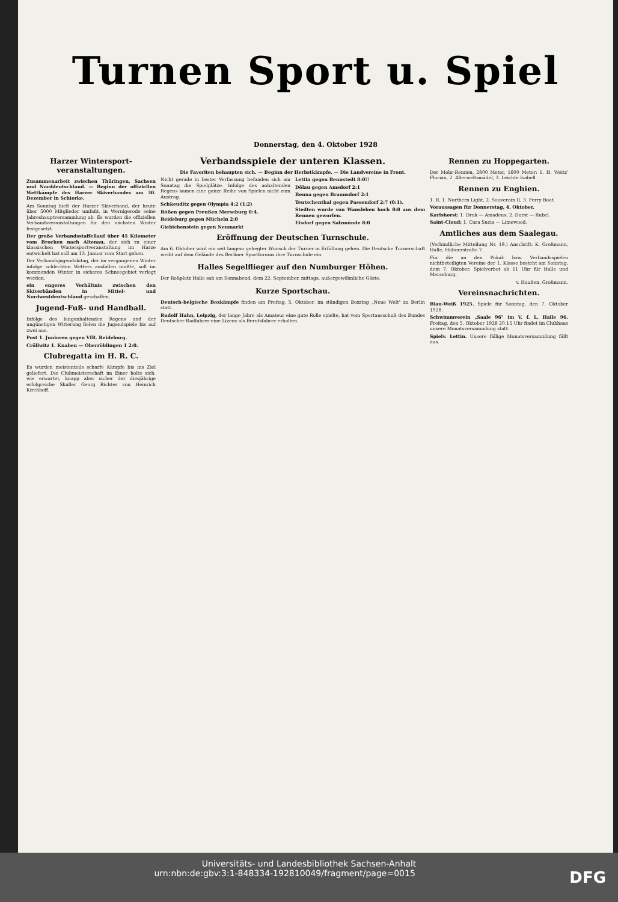Turnen Sport u. Spiel
Donnerstag, den 4. Oktober 1928
Harzer Wintersport-veranstaltungen.
Zusammenarbeit zwischen Thüringen, Sachsen und Norddeutschland. — Beginn der offiziellen Wettkämpfe des Harzer Skiverbandes am 30. Dezember in Schierke.
Am Sonntag hielt der Harzer Skiverband, der heute über 5000 Mitglieder umfaßt, in Wernigerode seine Jahreshauptversammlung ab. Es wurden die offiziellen Verbandsveranstaltungen für den nächsten Winter festgesetzt.
Der große Verbandsstaffellauf über 45 Kilometer vom Brocken nach Altenau, der sich zu einer klassischen Wintersportveranstaltung im Harze entwickelt hat soll am 13. Januar vom Start gehen.
Der Verbandsjugendskitag, der im vergangenen Winter infolge schlechten Wetters ausfallen mußte, soll im kommenden Winter in sicheres Schneegebiet verlegt werden.
ein engeres Verhältnis zwischen den Skiverbänden in Mittel- und Nordwestdeutschland geschaffen.
Jugend-Fuß- und Handball.
Infolge des langanhaltenden Regens und der ungünstigen Witterung fielen die Jugendspiele bis auf zwei aus.
Post 1. Junioren gegen VfR. Reideburg.
Cröllwitz 1. Knaben — Oberröblingen 1 2:0.
Clubregatta im H. R. C.
Es wurden meistenteils scharfe Kämpfe bis ins Ziel geliefert. Die Clubmeisterschaft im Einer holte sich, wie erwartet, knapp aber sicher der diesjährige erfolgreiche Skuller Georg Richter von Heinrich Kirchhoff.
Verbandsspiele der unteren Klassen.
Die Favoriten behaupten sich. — Beginn der Herbstkämpfe. — Die Landvereine in Front.
Nicht gerade in bester Verfassung befanden sich am Sonntag die Spielplätze. Infolge des anhaltenden Regens kamen eine ganze Reihe von Spielen nicht zum Austrag.
Schkeuditz gegen Olympia 4:2 (1:2)
Rößen gegen Preußen Merseburg 0:4.
Reideburg gegen Mücheln 2:0
Giebichenstein gegen Neumarkt
Lettin gegen Bennstedt 8:0!!
Dölau gegen Amsdorf 2:1
Beuna gegen Braunsdorf 2:1
Teutschenthal gegen Passendorf 2:7 (0:1).
Stedten wurde von Wansleben hoch 0:8 aus dem Rennen geworfen.
Eisdorf gegen Salzmünde 8:0
Eröffnung der Deutschen Turnschule.
Am 6. Oktober wird ein seit langem gehegter Wunsch der Turner in Erfüllung gehen. Die Deutsche Turnerschaft weiht auf dem Gelände des Berliner Sportforums ihre Turnschule ein.
Halles Segelflieger auf den Numburger Höhen.
Der Roßplatz Halle sah am Sonnabend, dem 22. September, mittags, außergewöhnliche Gäste.
Kurze Sportschau.
Deutsch-belgische Boxkämpfe finden am Freitag, 5. Oktober, im ständigen Boxring „Neue Welt" zu Berlin statt.
Rudolf Hahn, Leipzig, der lange Jahre als Amateur eine gute Rolle spielte, hat vom Sportausschuß des Bundes Deutscher Radfahrer eine Lizenz als Berufsfahrer erhalten.
Rennen zu Hoppegarten.
Der Mohr-Rennen, 2800 Meter, 1600 Meter: 1. H. Weitz' Florian, 2. Allerweltsmädel, 3. Leichte Isabell.
Rennen zu Enghien.
1. R. 1. Northern Light, 2. Souverain II, 3. Ferry Boat.
Voraussagen für Donnerstag, 4. Oktober.
Karlshorst: 1. Druk — Amadeus; 2. Durst — Rubel.
Saint-Cloud: 1. Cara Sucia — Limewood.
Amtliches aus dem Saalegau.
(Verbindliche Mitteilung Nr. 19.) Anschrift: K. Großmann, Halle, Hübnerstraße 7.
Für die an den Pokal- bzw. Verbandsspielen nichtbeteiligten Vereine der 1. Klasse besteht am Sonntag, dem 7. Oktober, Spielverbot ab 11 Uhr für Halle und Merseburg.
v. Haußen. Großmann.
Vereinsnachrichten.
Blau-Weiß 1925. Spiele für Sonntag, den 7. Oktober 1928.
Schwimmverein „Saale 96" im V. f. L. Halle 96. Freitag, den 5. Oktober 1928 20.15 Uhr findet im Clubhaus unsere Monatsversammlung statt.
Spielv. Lettin. Unsere fällige Monatsversammlung fällt aus.
Universitäts- und Landesbibliothek Sachsen-Anhalt
urn:nbn:de:gbv:3:1-848334-19281004­9/fragment/page=0015 DFG